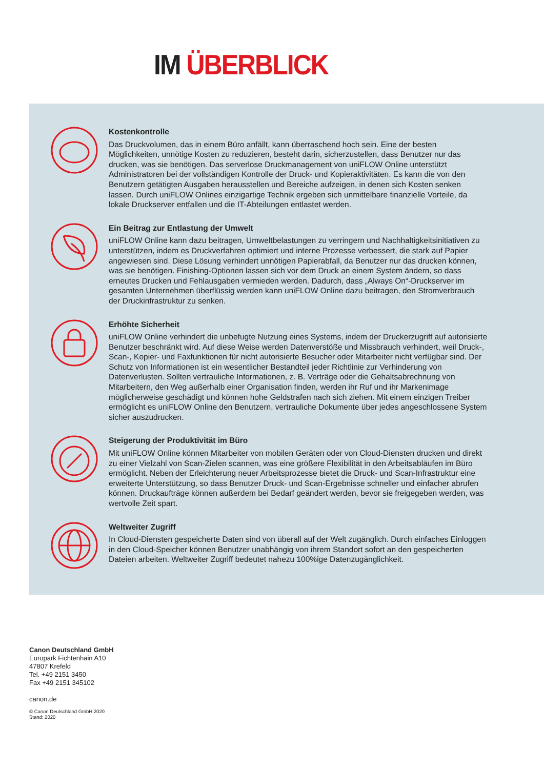IM ÜBERBLICK
Kostenkontrolle
Das Druckvolumen, das in einem Büro anfällt, kann überraschend hoch sein. Eine der besten Möglichkeiten, unnötige Kosten zu reduzieren, besteht darin, sicherzustellen, dass Benutzer nur das drucken, was sie benötigen. Das serverlose Druckmanagement von uniFLOW Online unterstützt Administratoren bei der vollständigen Kontrolle der Druck- und Kopieraktivitäten. Es kann die von den Benutzern getätigten Ausgaben herausstellen und Bereiche aufzeigen, in denen sich Kosten senken lassen. Durch uniFLOW Onlines einzigartige Technik ergeben sich unmittelbare finanzielle Vorteile, da lokale Druckserver entfallen und die IT-Abteilungen ent­lastet werden.
Ein Beitrag zur Entlastung der Umwelt
uniFLOW Online kann dazu beitragen, Umweltbelastungen zu verringern und Nachhaltigkeits­initiativen zu unterstützen, indem es Druckverfahren optimiert und interne Prozesse verbes­sert, die stark auf Papier angewiesen sind. Diese Lösung verhindert unnötigen Papierabfall, da Benutzer nur das drucken können, was sie benötigen. Finishing-Optionen lassen sich vor dem Druck an einem System ändern, so dass erneutes Drucken und Fehlausgaben vermieden wer­den. Dadurch, dass „Always On“-Druckserver im gesamten Unternehmen überflüssig werden kann uniFLOW Online dazu beitragen, den Stromverbrauch der Druckinfrastruktur zu senken.
Erhöhte Sicherheit
uniFLOW Online verhindert die unbefugte Nutzung eines Systems, indem der Druckerzugriff auf autorisierte Benutzer beschränkt wird. Auf diese Weise werden Datenverstöße und Miss­brauch verhindert, weil Druck-, Scan-, Kopier- und Faxfunktionen für nicht autorisierte Besu­cher oder Mitarbeiter nicht verfügbar sind. Der Schutz von Informationen ist ein wesentlicher Bestandteil jeder Richtlinie zur Verhinderung von Datenverlusten. Sollten vertrauliche Informa­tionen, z. B. Verträge oder die Gehaltsabrechnung von Mitarbeitern, den Weg außerhalb einer Organisation finden, werden ihr Ruf und ihr Markenimage möglicherweise geschädigt und können hohe Geldstrafen nach sich ziehen. Mit einem einzigen Treiber ermöglicht es uniFLOW Online den Benutzern, vertrauliche Dokumente über jedes angeschlossene System sicher aus­zudrucken.
Steigerung der Produktivität im Büro
Mit uniFLOW Online können Mitarbeiter von mobilen Geräten oder von Cloud-Diensten dru­cken und direkt zu einer Vielzahl von Scan-Zielen scannen, was eine größere Flexibilität in den Arbeitsabläufen im Büro ermöglicht. Neben der Erleichterung neuer Arbeitsprozesse bietet die Druck- und Scan-Infrastruktur eine erweiterte Unterstützung, so dass Benutzer Druck- und Scan-Ergebnisse schneller und einfacher abrufen können. Druckaufträge können außerdem bei Bedarf geändert werden, bevor sie freigegeben werden, was wertvolle Zeit spart.
Weltweiter Zugriff
In Cloud-Diensten gespeicherte Daten sind von überall auf der Welt zugänglich. Durch einfa­ches Einloggen in den Cloud-Speicher können Benutzer unabhängig von ihrem Standort sofort an den gespeicherten Dateien arbeiten. Weltweiter Zugriff bedeutet nahezu 100%ige Daten­zugänglichkeit.
Canon Deutschland GmbH
Europark Fichtenhain A10
47807 Krefeld
Tel. +49 2151 3450
Fax +49 2151 345102
canon.de
© Canon Deutschland GmbH 2020
Stand: 2020